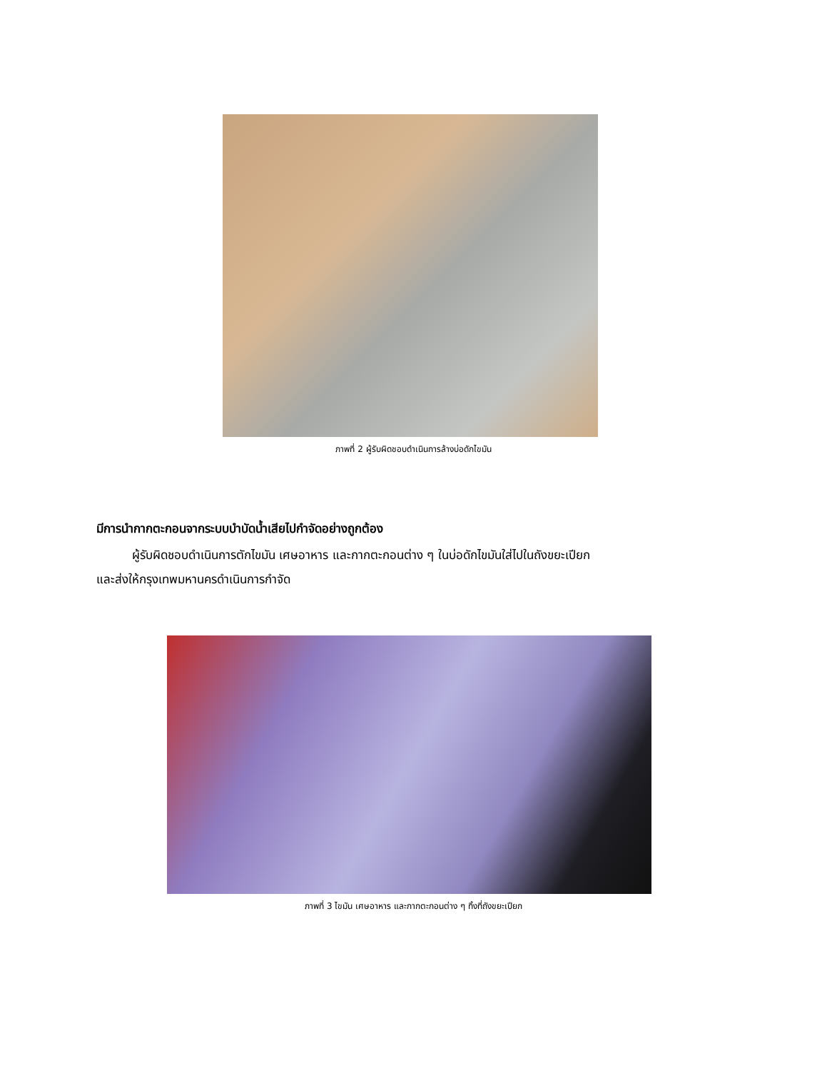ภาพที่ 2 ผู้รับผิดชอบดำเนินการล้างบ่อดักไขมัน
มีการนำกากตะกอนจากระบบบำบัดน้ำเสียไปกำจัดอย่างถูกต้อง
ผู้รับผิดชอบดำเนินการตักไขมัน เศษอาหาร และกากตะกอนต่าง ๆ ในบ่อดักไขมันใส่ไปในถังขยะเปียก
และส่งให้กรุงเทพมหานครดำเนินการกำจัด
ภาพที่ 3 ไขมัน เศษอาหาร และกากตะกอนต่าง ๆ ทิ้งที่ถังขยะเปียก